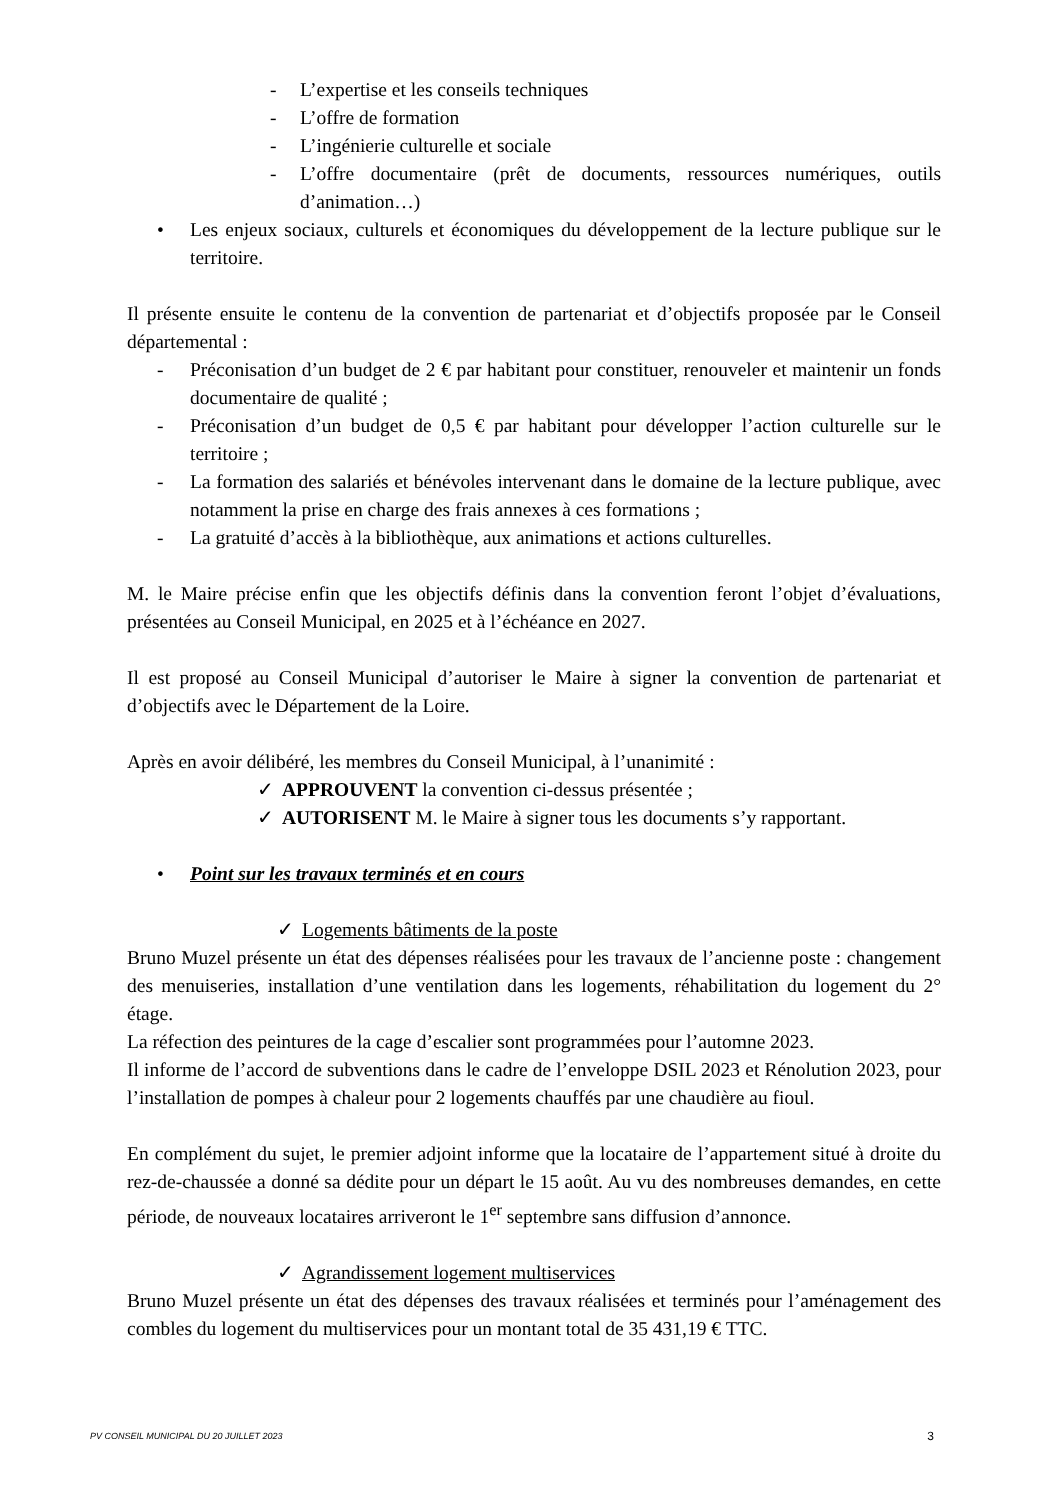- L’expertise et les conseils techniques
- L’offre de formation
- L’ingénierie culturelle et sociale
- L’offre documentaire (prêt de documents, ressources numériques, outils d’animation…)
• Les enjeux sociaux, culturels et économiques du développement de la lecture publique sur le territoire.
Il présente ensuite le contenu de la convention de partenariat et d’objectifs proposée par le Conseil départemental :
- Préconisation d’un budget de 2 € par habitant pour constituer, renouveler et maintenir un fonds documentaire de qualité ;
- Préconisation d’un budget de 0,5 € par habitant pour développer l’action culturelle sur le territoire ;
- La formation des salariés et bénévoles intervenant dans le domaine de la lecture publique, avec notamment la prise en charge des frais annexes à ces formations ;
- La gratuité d’accès à la bibliothèque, aux animations et actions culturelles.
M. le Maire précise enfin que les objectifs définis dans la convention feront l’objet d’évaluations, présentées au Conseil Municipal, en 2025 et à l’échéance en 2027.
Il est proposé au Conseil Municipal d’autoriser le Maire à signer la convention de partenariat et d’objectifs avec le Département de la Loire.
Après en avoir délibéré, les membres du Conseil Municipal, à l’unanimité :
✓ APPROUVENT la convention ci-dessus présentée ;
✓ AUTORISENT M. le Maire à signer tous les documents s’y rapportant.
• Point sur les travaux terminés et en cours
✓ Logements bâtiments de la poste
Bruno Muzel présente un état des dépenses réalisées pour les travaux de l’ancienne poste : changement des menuiseries, installation d’une ventilation dans les logements, réhabilitation du logement du 2° étage.
La réfection des peintures de la cage d’escalier sont programmées pour l’automne 2023.
Il informe de l’accord de subventions dans le cadre de l’enveloppe DSIL 2023 et Rénolution 2023, pour l’installation de pompes à chaleur pour 2 logements chauffés par une chaudière au fioul.
En complément du sujet, le premier adjoint informe que la locataire de l’appartement situé à droite du rez-de-chaussée a donné sa dédite pour un départ le 15 août. Au vu des nombreuses demandes, en cette période, de nouveaux locataires arriveront le 1<sup>er</sup> septembre sans diffusion d’annonce.
✓ Agrandissement logement multiservices
Bruno Muzel présente un état des dépenses des travaux réalisées et terminés pour l’aménagement des combles du logement du multiservices pour un montant total de 35 431,19 € TTC.
PV CONSEIL MUNICIPAL DU 20 JUILLET 2023 3